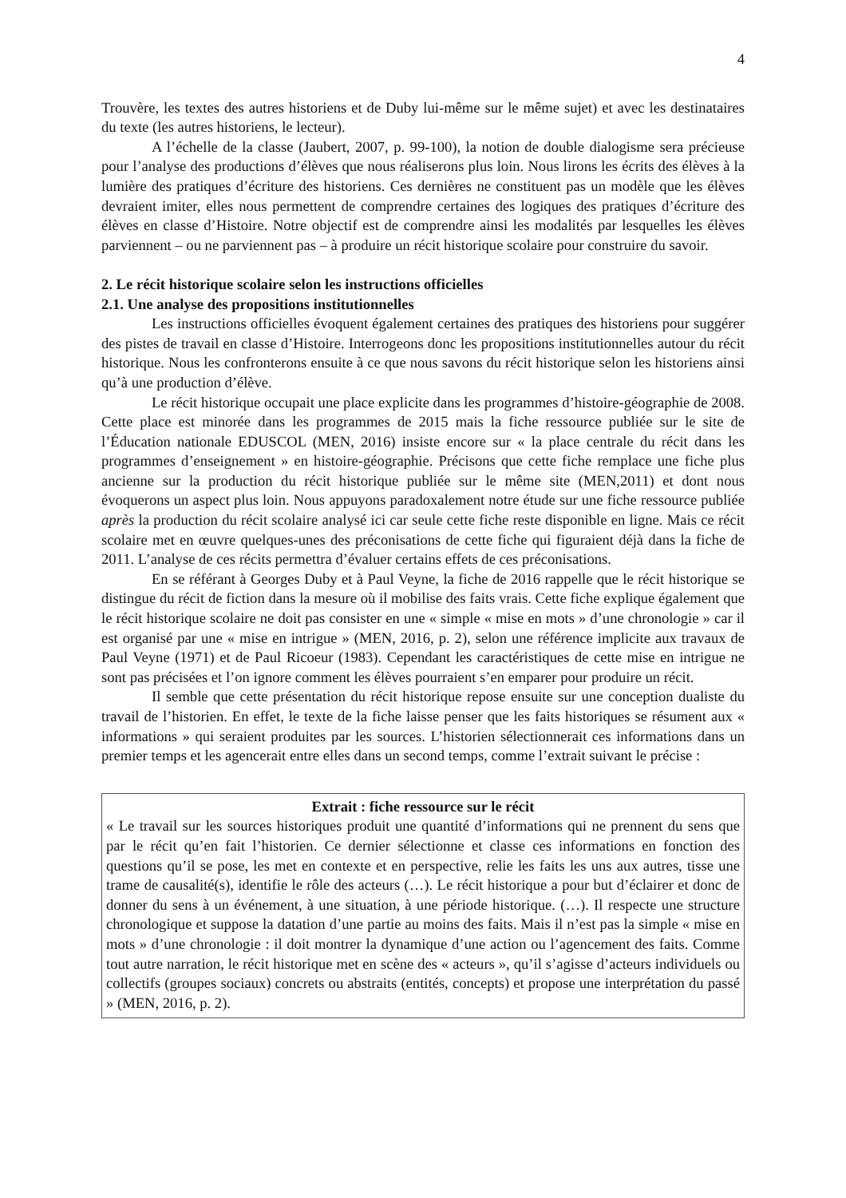4
Trouvère, les textes des autres historiens et de Duby lui-même sur le même sujet) et avec les destinataires du texte (les autres historiens, le lecteur).
A l’échelle de la classe (Jaubert, 2007, p. 99-100), la notion de double dialogisme sera précieuse pour l’analyse des productions d’élèves que nous réaliserons plus loin. Nous lirons les écrits des élèves à la lumière des pratiques d’écriture des historiens. Ces dernières ne constituent pas un modèle que les élèves devraient imiter, elles nous permettent de comprendre certaines des logiques des pratiques d’écriture des élèves en classe d’Histoire. Notre objectif est de comprendre ainsi les modalités par lesquelles les élèves parviennent – ou ne parviennent pas – à produire un récit historique scolaire pour construire du savoir.
2. Le récit historique scolaire selon les instructions officielles
2.1. Une analyse des propositions institutionnelles
Les instructions officielles évoquent également certaines des pratiques des historiens pour suggérer des pistes de travail en classe d’Histoire. Interrogeons donc les propositions institutionnelles autour du récit historique. Nous les confronterons ensuite à ce que nous savons du récit historique selon les historiens ainsi qu’à une production d’élève.
Le récit historique occupait une place explicite dans les programmes d’histoire-géographie de 2008. Cette place est minorée dans les programmes de 2015 mais la fiche ressource publiée sur le site de l’Éducation nationale EDUSCOL (MEN, 2016) insiste encore sur « la place centrale du récit dans les programmes d’enseignement » en histoire-géographie. Précisons que cette fiche remplace une fiche plus ancienne sur la production du récit historique publiée sur le même site (MEN,2011) et dont nous évoquerons un aspect plus loin. Nous appuyons paradoxalement notre étude sur une fiche ressource publiée après la production du récit scolaire analysé ici car seule cette fiche reste disponible en ligne. Mais ce récit scolaire met en œuvre quelques-unes des préconisations de cette fiche qui figuraient déjà dans la fiche de 2011. L’analyse de ces récits permettra d’évaluer certains effets de ces préconisations.
En se référant à Georges Duby et à Paul Veyne, la fiche de 2016 rappelle que le récit historique se distingue du récit de fiction dans la mesure où il mobilise des faits vrais. Cette fiche explique également que le récit historique scolaire ne doit pas consister en une « simple « mise en mots » d’une chronologie » car il est organisé par une « mise en intrigue » (MEN, 2016, p. 2), selon une référence implicite aux travaux de Paul Veyne (1971) et de Paul Ricoeur (1983). Cependant les caractéristiques de cette mise en intrigue ne sont pas précisées et l’on ignore comment les élèves pourraient s’en emparer pour produire un récit.
Il semble que cette présentation du récit historique repose ensuite sur une conception dualiste du travail de l’historien. En effet, le texte de la fiche laisse penser que les faits historiques se résument aux « informations » qui seraient produites par les sources. L’historien sélectionnerait ces informations dans un premier temps et les agencerait entre elles dans un second temps, comme l’extrait suivant le précise :
Extrait : fiche ressource sur le récit
« Le travail sur les sources historiques produit une quantité d’informations qui ne prennent du sens que par le récit qu’en fait l’historien. Ce dernier sélectionne et classe ces informations en fonction des questions qu’il se pose, les met en contexte et en perspective, relie les faits les uns aux autres, tisse une trame de causalité(s), identifie le rôle des acteurs (…). Le récit historique a pour but d’éclairer et donc de donner du sens à un événement, à une situation, à une période historique. (…). Il respecte une structure chronologique et suppose la datation d’une partie au moins des faits. Mais il n’est pas la simple « mise en mots » d’une chronologie : il doit montrer la dynamique d’une action ou l’agencement des faits. Comme tout autre narration, le récit historique met en scène des « acteurs », qu’il s’agisse d’acteurs individuels ou collectifs (groupes sociaux) concrets ou abstraits (entités, concepts) et propose une interprétation du passé » (MEN, 2016, p. 2).